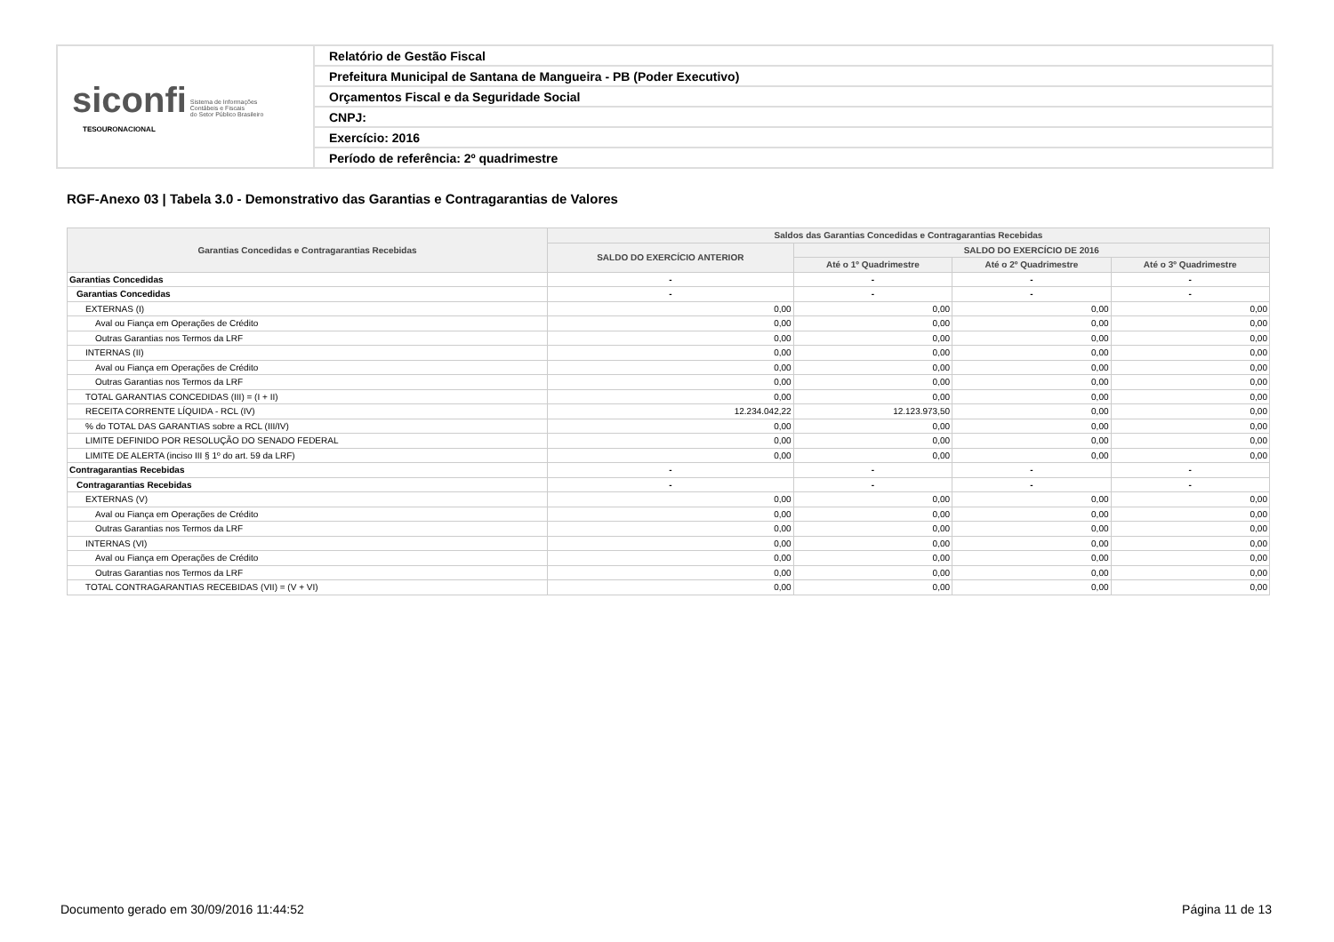| siconfi Sistema de Informações Contábeis e Fiscais do Setor Público Brasileiro TESOURONACIONAL | Relatório de Gestão Fiscal |
| | Prefeitura Municipal de Santana de Mangueira - PB (Poder Executivo) |
| | Orçamentos Fiscal e da Seguridade Social |
| | CNPJ: |
| | Exercício: 2016 |
| | Período de referência: 2º quadrimestre |
RGF-Anexo 03 | Tabela 3.0 - Demonstrativo das Garantias e Contragarantias de Valores
| Garantias Concedidas e Contragarantias Recebidas | Saldos das Garantias Concedidas e Contragarantias Recebidas | | | |
| --- | --- | --- | --- | --- |
| | SALDO DO EXERCÍCIO ANTERIOR | SALDO DO EXERCÍCIO DE 2016 | | |
| | | Até o 1º Quadrimestre | Até o 2º Quadrimestre | Até o 3º Quadrimestre |
| Garantias Concedidas | - | - | - | - |
| Garantias Concedidas | - | - | - | - |
| EXTERNAS (I) | 0,00 | 0,00 | 0,00 | 0,00 |
| Aval ou Fiança em Operações de Crédito | 0,00 | 0,00 | 0,00 | 0,00 |
| Outras Garantias nos Termos da LRF | 0,00 | 0,00 | 0,00 | 0,00 |
| INTERNAS (II) | 0,00 | 0,00 | 0,00 | 0,00 |
| Aval ou Fiança em Operações de Crédito | 0,00 | 0,00 | 0,00 | 0,00 |
| Outras Garantias nos Termos da LRF | 0,00 | 0,00 | 0,00 | 0,00 |
| TOTAL GARANTIAS CONCEDIDAS (III) = (I + II) | 0,00 | 0,00 | 0,00 | 0,00 |
| RECEITA CORRENTE LÍQUIDA - RCL (IV) | 12.234.042,22 | 12.123.973,50 | 0,00 | 0,00 |
| % do TOTAL DAS GARANTIAS sobre a RCL (III/IV) | 0,00 | 0,00 | 0,00 | 0,00 |
| LIMITE DEFINIDO POR RESOLUÇÃO DO SENADO FEDERAL | 0,00 | 0,00 | 0,00 | 0,00 |
| LIMITE DE ALERTA (inciso III § 1º do art. 59 da LRF) | 0,00 | 0,00 | 0,00 | 0,00 |
| Contragarantias Recebidas | - | - | - | - |
| Contragarantias Recebidas | - | - | - | - |
| EXTERNAS (V) | 0,00 | 0,00 | 0,00 | 0,00 |
| Aval ou Fiança em Operações de Crédito | 0,00 | 0,00 | 0,00 | 0,00 |
| Outras Garantias nos Termos da LRF | 0,00 | 0,00 | 0,00 | 0,00 |
| INTERNAS (VI) | 0,00 | 0,00 | 0,00 | 0,00 |
| Aval ou Fiança em Operações de Crédito | 0,00 | 0,00 | 0,00 | 0,00 |
| Outras Garantias nos Termos da LRF | 0,00 | 0,00 | 0,00 | 0,00 |
| TOTAL CONTRAGARANTIAS RECEBIDAS (VII) = (V + VI) | 0,00 | 0,00 | 0,00 | 0,00 |
Documento gerado em 30/09/2016 11:44:52 Página 11 de 13